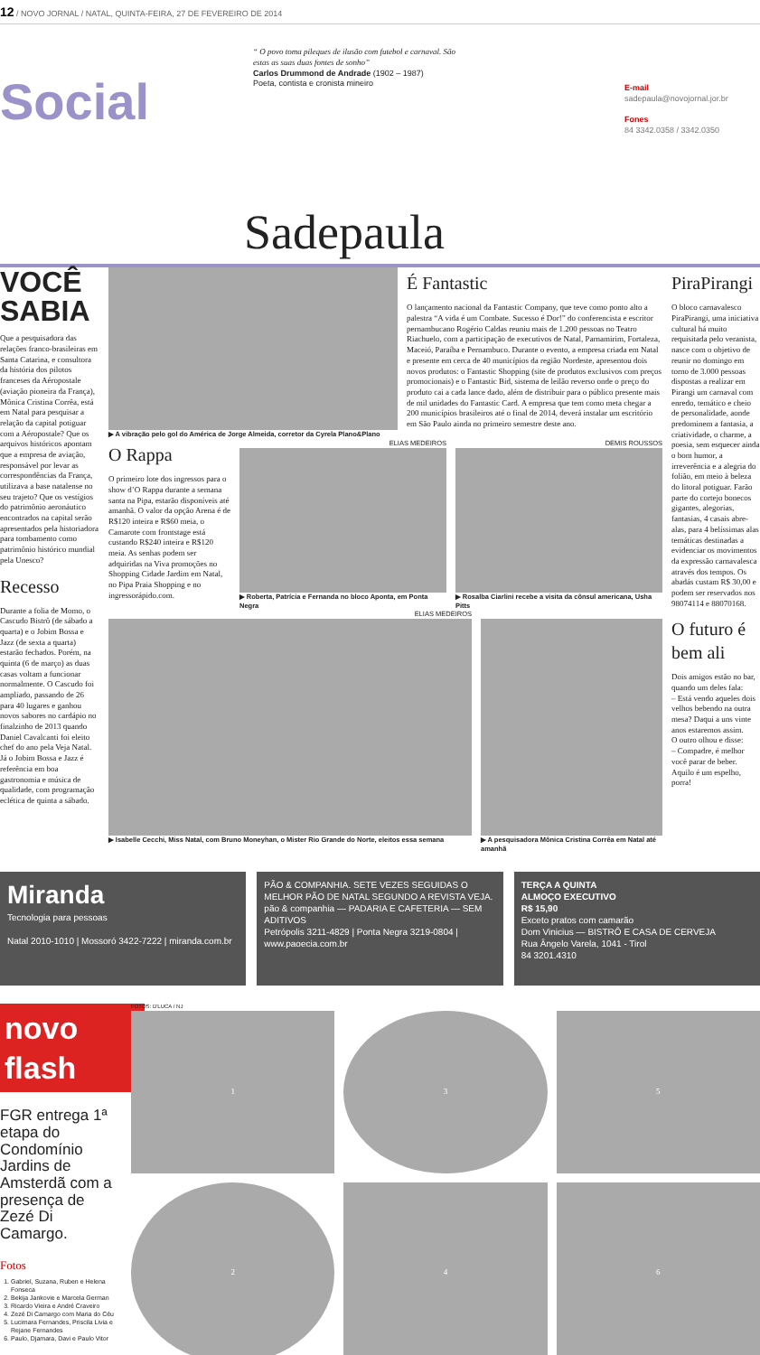12 / NOVO JORNAL / NATAL, QUINTA-FEIRA, 27 DE FEVEREIRO DE 2014
Social
“ O povo toma pileques de ilusão com futebol e carnaval. São estas as suas duas fontes de sonho”
Carlos Drummond de Andrade (1902 – 1987)
Poeta, contista e cronista mineiro
E-mail
sadepaula@novojornal.jor.br
Fones
84 3342.0358 / 3342.0350
Sadepaula
VOCÊ SABIA
Que a pesquisadora das relações franco-brasileiras em Santa Catarina, e consultora da história dos pilotos franceses da Aéropostale (aviação pioneira da França), Mônica Cristina Corrêa, está em Natal para pesquisar a relação da capital potiguar com a Aéropostale? Que os arquivos históricos apontam que a empresa de aviação, responsável por levar as correspondências da França, utilizava a base natalense no seu trajeto? Que os vestígios do patrimônio aeronáutico encontrados na capital serão apresentados pela historiadora para tombamento como patrimônio histórico mundial pela Unesco?
Recesso
Durante a folia de Momo, o Cascudo Bistrô (de sábado a quarta) e o Jobim Bossa e Jazz (de sexta a quarta) estarão fechados. Porém, na quinta (6 de março) as duas casas voltam a funcionar normalmente. O Cascudo foi ampliado, passando de 26 para 40 lugares e ganhou novos sabores no cardápio no finalzinho de 2013 quando Daniel Cavalcanti foi eleito chef do ano pela Veja Natal. Já o Jobim Bossa e Jazz é referência em boa gastronomia e música de qualidade, com programação eclética de quinta a sábado.
▶ A vibração pelo gol do América de Jorge Almeida, corretor da Cyrela Plano&Plano
É Fantastic
O lançamento nacional da Fantastic Company, que teve como ponto alto a palestra “A vida é um Combate. Sucesso é Dor!” do conferencista e escritor pernambucano Rogério Caldas reuniu mais de 1.200 pessoas no Teatro Riachuelo, com a participação de executivos de Natal, Parnamirim, Fortaleza, Maceió, Paraíba e Pernambuco. Durante o evento, a empresa criada em Natal e presente em cerca de 40 municípios da região Nordeste, apresentou dois novos produtos: o Fantastic Shopping (site de produtos exclusivos com preços promocionais) e o Fantastic Bid, sistema de leilão reverso onde o preço do produto cai a cada lance dado, além de distribuir para o público presente mais de mil unidades do Fantastic Card. A empresa que tem como meta chegar a 200 municípios brasileiros até o final de 2014, deverá instalar um escritório em São Paulo ainda no primeiro semestre deste ano.
O Rappa
O primeiro lote dos ingressos para o show d’O Rappa durante a semana santa na Pipa, estarão disponíveis até amanhã. O valor da opção Arena é de R$120 inteira e R$60 meia, o Camarote com frontstage está custando R$240 inteira e R$120 meia. As senhas podem ser adquiridas na Viva promoções no Shopping Cidade Jardim em Natal, no Pipa Praia Shopping e no ingressorápido.com.
ELIAS MEDEIROS
▶ Roberta, Patrícia e Fernanda no bloco Aponta, em Ponta Negra
DEMIS ROUSSOS
▶ Rosalba Ciarlini recebe a visita da cônsul americana, Usha Pitts
ELIAS MEDEIROS
▶ Isabelle Cecchi, Miss Natal, com Bruno Moneyhan, o Mister Rio Grande do Norte, eleitos essa semana
▶ A pesquisadora Mônica Cristina Corrêa em Natal até amanhã
PiraPirangi
O bloco carnavalesco PiraPirangi, uma iniciativa cultural há muito requisitada pelo veranista, nasce com o objetivo de reunir no domingo em torno de 3.000 pessoas dispostas a realizar em Pirangi um carnaval com enredo, temático e cheio de personalidade, aonde predominem a fantasia, a criatividade, o charme, a poesia, sem esquecer ainda o bom humor, a irreverência e a alegria do folião, em meio à beleza do litoral potiguar. Farão parte do cortejo bonecos gigantes, alegorias, fantasias, 4 casais abre-alas, para 4 belíssimas alas temáticas destinadas a evidenciar os movimentos da expressão carnavalesca através dos tempos. Os abadás custam R$ 30,00 e podem ser reservados nos 98074114 e 88070168.
O futuro é bem ali
Dois amigos estão no bar, quando um deles fala:
– Está vendo aqueles dois velhos bebendo na outra mesa? Daqui a uns vinte anos estaremos assim.
O outro olhou e disse:
– Compadre, é melhor você parar de beber. Aquilo é um espelho, porra!
Miranda
Tecnologia para pessoas
Natal 2010-1010 | Mossoró 3422-7222 | miranda.com.br
PÃO & COMPANHIA. SETE VEZES SEGUIDAS O MELHOR PÃO DE NATAL SEGUNDO A REVISTA VEJA.
pão & companhia — PADARIA E CAFETERIA — SEM ADITIVOS
Petrópolis 3211-4829 | Ponta Negra 3219-0804 | www.paoecia.com.br
TERÇA A QUINTA
ALMOÇO EXECUTIVO
R$ 15,90
Exceto pratos com camarão
Dom Vinicius — BISTRÔ E CASA DE CERVEJA
Rua Ângelo Varela, 1041 - Tirol
84 3201.4310
novo flash
FGR entrega 1ª etapa do Condomínio Jardins de Amsterdã com a presença de Zezé Di Camargo.
Fotos
1. Gabriel, Suzana, Ruben e Helena Fonseca
2. Bekija Jankovie e Marcela German
3. Ricardo Vieira e André Craveiro
4. Zezé Di Camargo com Maria do Céu
5. Lucimara Fernandes, Priscila Livia e Rejane Fernandes
6. Paulo, Djamara, Davi e Paulo Vitor
FOTOS: D'LUCA / NJ
1
3
5
2
4
6